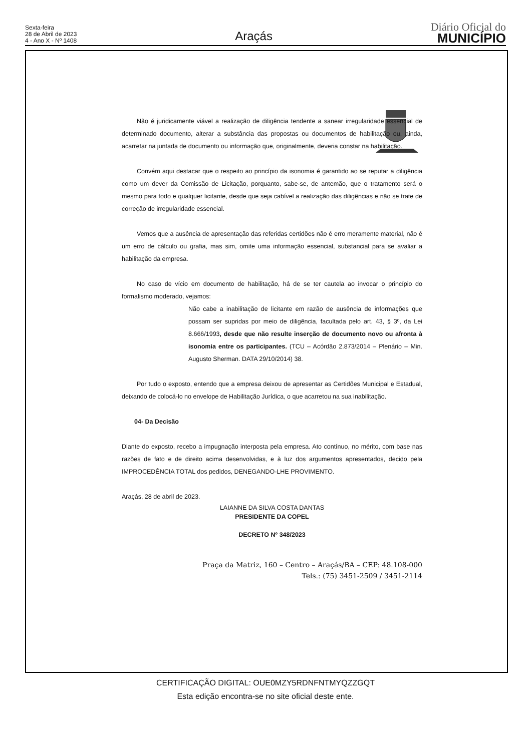Sexta-feira
28 de Abril de 2023
4 - Ano X - Nº 1408
Araçás
Diário Oficial do
MUNICÍPIO
Não é juridicamente viável a realização de diligência tendente a sanear irregularidade essencial de determinado documento, alterar a substância das propostas ou documentos de habilitação ou, ainda, acarretar na juntada de documento ou informação que, originalmente, deveria constar na habilitação.
Convém aqui destacar que o respeito ao princípio da isonomia é garantido ao se reputar a diligência como um dever da Comissão de Licitação, porquanto, sabe-se, de antemão, que o tratamento será o mesmo para todo e qualquer licitante, desde que seja cabível a realização das diligências e não se trate de correção de irregularidade essencial.
Vemos que a ausência de apresentação das referidas certidões não é erro meramente material, não é um erro de cálculo ou grafia, mas sim, omite uma informação essencial, substancial para se avaliar a habilitação da empresa.
No caso de vício em documento de habilitação, há de se ter cautela ao invocar o princípio do formalismo moderado, vejamos:
Não cabe a inabilitação de licitante em razão de ausência de informações que possam ser supridas por meio de diligência, facultada pelo art. 43, § 3º, da Lei 8.666/1993, desde que não resulte inserção de documento novo ou afronta à isonomia entre os participantes. (TCU – Acórdão 2.873/2014 – Plenário – Min. Augusto Sherman. DATA 29/10/2014) 38.
Por tudo o exposto, entendo que a empresa deixou de apresentar as Certidões Municipal e Estadual, deixando de colocá-lo no envelope de Habilitação Jurídica, o que acarretou na sua inabilitação.
04- Da Decisão
Diante do exposto, recebo a impugnação interposta pela empresa. Ato contínuo, no mérito, com base nas razões de fato e de direito acima desenvolvidas, e à luz dos argumentos apresentados, decido pela IMPROCEDÊNCIA TOTAL dos pedidos, DENEGANDO-LHE PROVIMENTO.
Araçás, 28 de abril de 2023.
LAIANNE DA SILVA COSTA DANTAS
PRESIDENTE DA COPEL
DECRETO Nº 348/2023
Praça da Matriz, 160 – Centro – Araçás/BA – CEP: 48.108-000
Tels.: (75) 3451-2509 / 3451-2114
CERTIFICAÇÃO DIGITAL: OUE0MZY5RDNFNTMYQZZGQT
Esta edição encontra-se no site oficial deste ente.